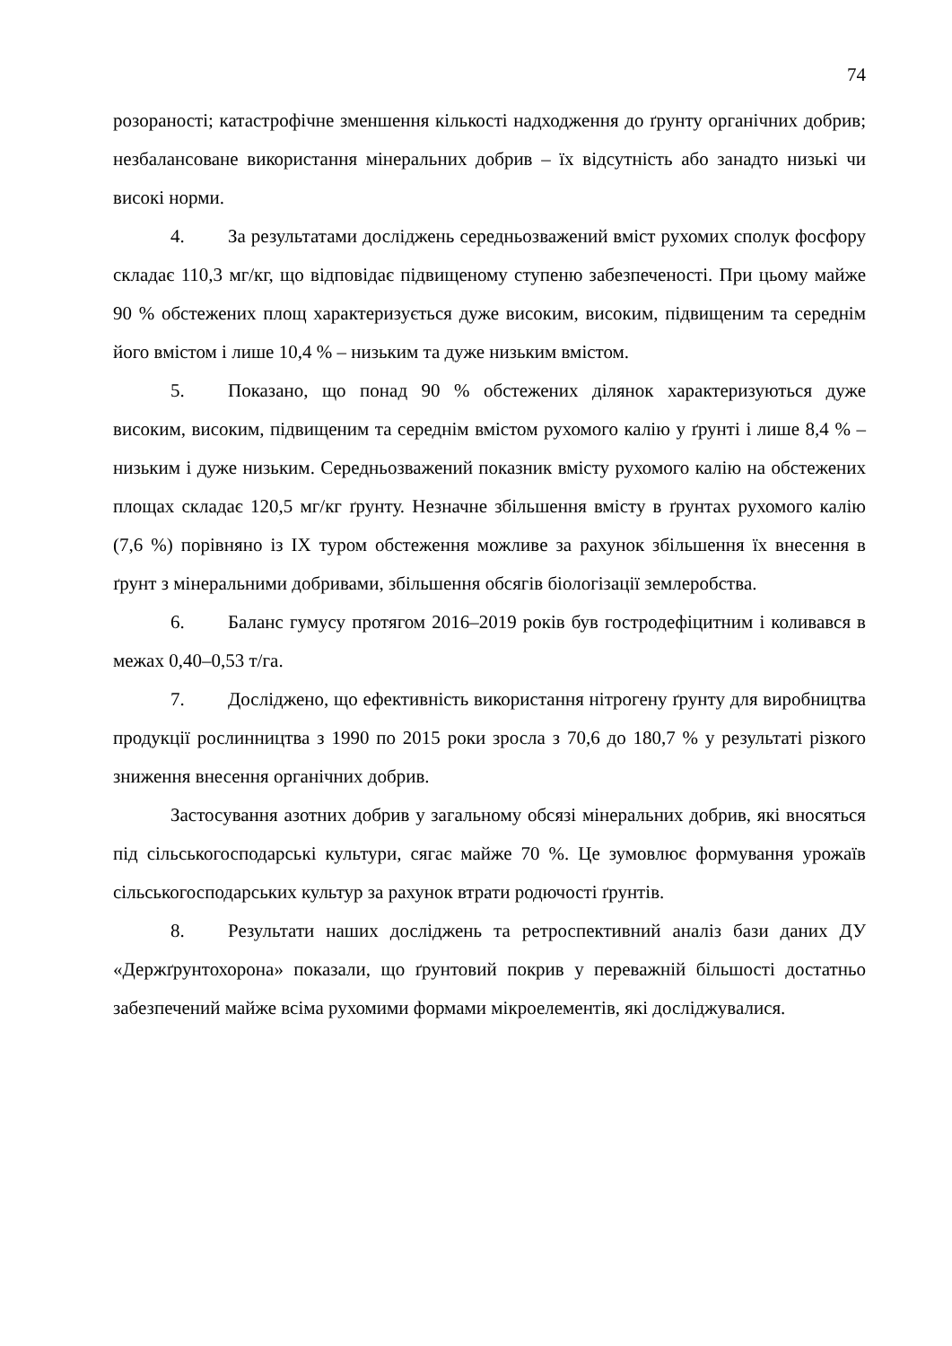74
розораності; катастрофічне зменшення кількості надходження до ґрунту органічних добрив; незбалансоване використання мінеральних добрив – їх відсутність або занадто низькі чи високі норми.
4. За результатами досліджень середньозважений вміст рухомих сполук фосфору складає 110,3 мг/кг, що відповідає підвищеному ступеню забезпеченості. При цьому майже 90 % обстежених площ характеризується дуже високим, високим, підвищеним та середнім його вмістом і лише 10,4 % – низьким та дуже низьким вмістом.
5. Показано, що понад 90 % обстежених ділянок характеризуються дуже високим, високим, підвищеним та середнім вмістом рухомого калію у ґрунті і лише 8,4 % – низьким і дуже низьким. Середньозважений показник вмісту рухомого калію на обстежених площах складає 120,5 мг/кг ґрунту. Незначне збільшення вмісту в ґрунтах рухомого калію (7,6 %) порівняно із IX туром обстеження можливе за рахунок збільшення їх внесення в ґрунт з мінеральними добривами, збільшення обсягів біологізації землеробства.
6. Баланс гумусу протягом 2016–2019 років був гостродефіцитним і коливався в межах 0,40–0,53 т/га.
7. Досліджено, що ефективність використання нітрогену ґрунту для виробництва продукції рослинництва з 1990 по 2015 роки зросла з 70,6 до 180,7 % у результаті різкого зниження внесення органічних добрив.
Застосування азотних добрив у загальному обсязі мінеральних добрив, які вносяться під сільськогосподарські культури, сягає майже 70 %. Це зумовлює формування урожаїв сільськогосподарських культур за рахунок втрати родючості ґрунтів.
8. Результати наших досліджень та ретроспективний аналіз бази даних ДУ «Держґрунтохорона» показали, що ґрунтовий покрив у переважній більшості достатньо забезпечений майже всіма рухомими формами мікроелементів, які досліджувалися.